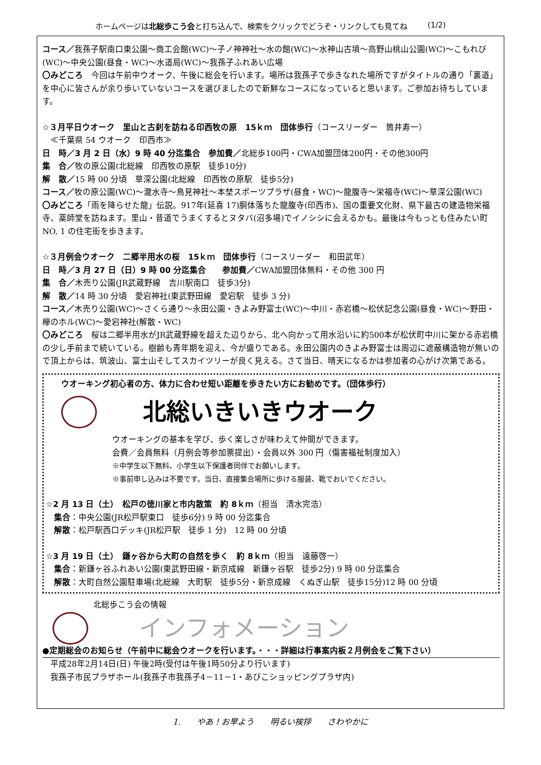ホームページは北総歩こう会と打ち込んで、検索をクリックでどうぞ・リンクしても見てね (1/2)
コース／我孫子駅南口東公園～商工会館(WC)～子ノ神神社～水の館(WC)～水神山古墳～高野山桃山公園(WC)～こもれび(WC)～中央公園(昼食・WC)～水道局(WC)～我孫子ふれあい広場
〇みどころ　今回は午前中ウオーク、午後に総会を行います。場所は我孫子で歩きなれた場所ですがタイトルの通り「裏道」を中心に皆さんが余り歩いていないコースを選びましたので新鮮なコースになっていると思います。ご参加お待ちしています。
☆３月平日ウオーク　里山と古刹を訪ねる印西牧の原　15ｋｍ　団体歩行（コースリーダー　筒井寿一）
　≪千葉県 54 ウオーク　印西市≫
日　時／3 月 2 日（水）9 時 40 分迄集合　参加費／北総歩100円・CWA加盟団体200円・その他300円
集　合／牧の原公園(北総線　印西牧の原駅　徒歩10分)
解　散／15 時 00 分頃　草深公園(北総線　印西牧の原駅　徒歩5分)
コース／牧の原公園(WC)～瀧水寺～鳥見神社～本埜スポーツプラザ(昼食・WC)～龍腹寺～栄福寺(WC)～草深公園(WC)
〇みどころ「雨を降らせた龍」伝説。917年(延喜 17)胴体落ちた龍腹寺(印西市)、国の重要文化財、県下最古の建造物栄福寺、薬師堂を訪ねます。里山・昔道でうまくするとヌタバ(沼多場)でイノシシに会えるかも。最後は今もっとも住みたい町NO, 1 の住宅街を歩きます。
☆３月例会ウオーク　二郷半用水の桜　15ｋｍ　団体歩行（コースリーダー　和田武年）
日　時／3 月 27 日（日）9 時 00 分迄集合　　参加費／CWA加盟団体無料・その他 300 円
集　合／木売り公園(JR武蔵野線　吉川駅南口　徒歩3分)
解　散／14 時 30 分頃　愛宕神社(東武野田線　愛宕駅　徒歩 3 分)
コース／木売り公園(WC)～さくら通り～永田公園・きよみ野富士(WC)～中川・赤岩橋～松伏記念公園(昼食・WC)～野田・欅のホル(WC)～愛宕神社(解散・WC)
〇みどころ　桜は二郷半用水がJR武蔵野線を超えた辺りから、北へ向かって用水沿いに約500本が松伏町中川に架かる赤岩橋の少し手前まで続いている。樹齢も青年期を迎え、今が盛りである。永田公園内のきよみ野富士は周辺に遮蔽構造物が無いので頂上からは、筑波山、富士山そしてスカイツリーが良く見える。さて当日、晴天になるかは参加者の心がけ次第である。
ウオーキング初心者の方、体力に合わせ短い距離を歩きたい方にお勧めです。（団体歩行）
北総いきいきウオーク
ウオーキングの基本を学び、歩く楽しさが味わえて仲間ができます。
会費／会員無料（月例会等参加票提出）・会員以外 300 円（傷害福祉制度加入）
※中学生以下無料、小学生以下保護者同伴でお願いします。
※事前申し込みは不要です。当日、直接集合場所に歩ける服装、靴でおいでください。
☆2 月 13 日（土）　松戸の徳川家と市内散策　約 8ｋｍ（担当　清水完浩）
　集合：中央公園(JR松戸駅東口　徒歩6分) 9 時 00 分迄集合
　解散：松戸駅西口デッキ(JR松戸駅　徒歩 1 分)　12 時 00 分頃
☆3 月 19 日（土）　鎌ヶ谷から大町の自然を歩く　約 8ｋｍ（担当　遠藤啓一）
　集合：新鎌ヶ谷ふれあい公園(東武野田線・新京成線　新鎌ヶ谷駅　徒歩2分) 9 時 00 分迄集合
　解散：大町自然公園駐車場(北総線　大町駅　徒歩5分・新京成線　くぬぎ山駅　徒歩15分)12 時 00 分頃
北総歩こう会の情報
インフォメーション
●定期総会のお知らせ（午前中に総会ウオークを行います。・・・詳細は行事案内板２月例会をご覧下さい）
　平成28年2月14日(日) 午後2時(受付は午後1時50分より行います)
　我孫子市民プラザホール(我孫子市我孫子4－11－1・あびこショッピングプラザ内)
1.　　やあ！お早よう　　明るい挨拶　　さわやかに